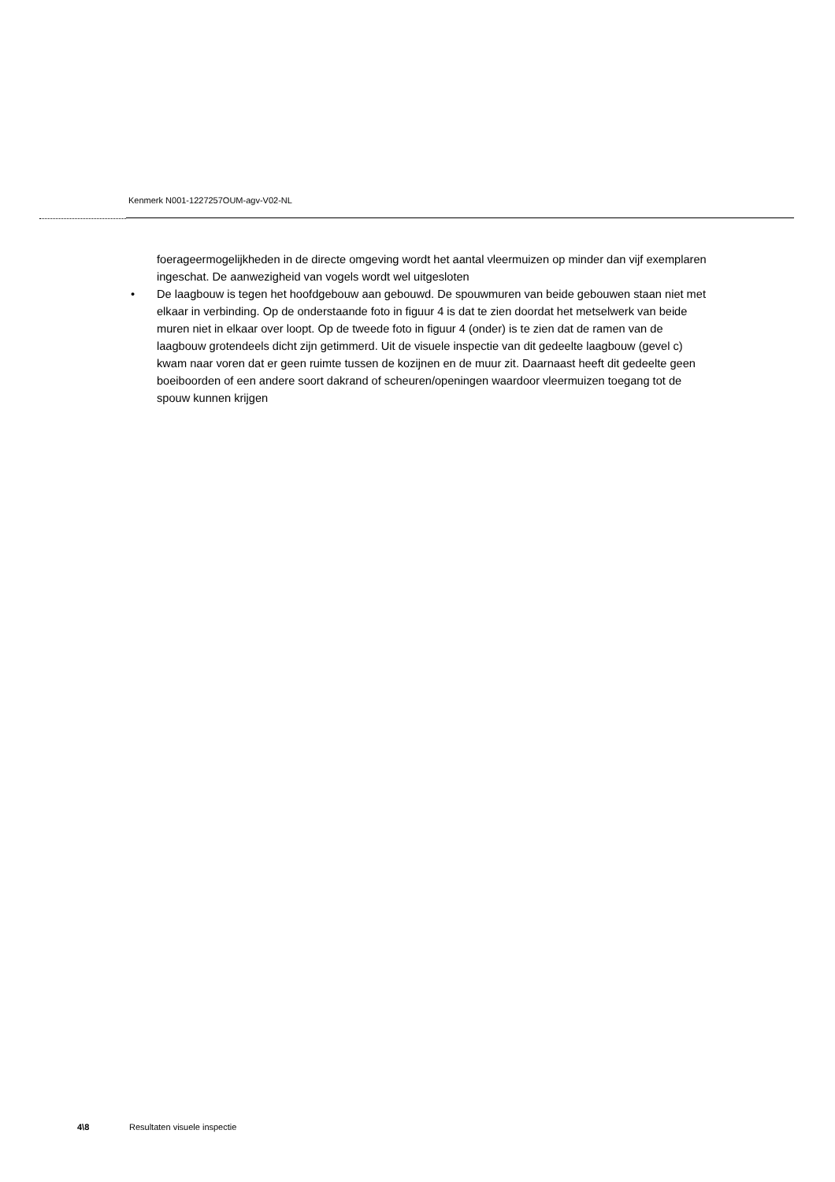Kenmerk N001-1227257OUM-agv-V02-NL
foerageermogelijkheden in de directe omgeving wordt het aantal vleermuizen op minder dan vijf exemplaren ingeschat. De aanwezigheid van vogels wordt wel uitgesloten
• De laagbouw is tegen het hoofdgebouw aan gebouwd. De spouwmuren van beide gebouwen staan niet met elkaar in verbinding. Op de onderstaande foto in figuur 4 is dat te zien doordat het metselwerk van beide muren niet in elkaar over loopt. Op de tweede foto in figuur 4 (onder) is te zien dat de ramen van de laagbouw grotendeels dicht zijn getimmerd. Uit de visuele inspectie van dit gedeelte laagbouw (gevel c) kwam naar voren dat er geen ruimte tussen de kozijnen en de muur zit. Daarnaast heeft dit gedeelte geen boeiboorden of een andere soort dakrand of scheuren/openingen waardoor vleermuizen toegang tot de spouw kunnen krijgen
4\8 Resultaten visuele inspectie